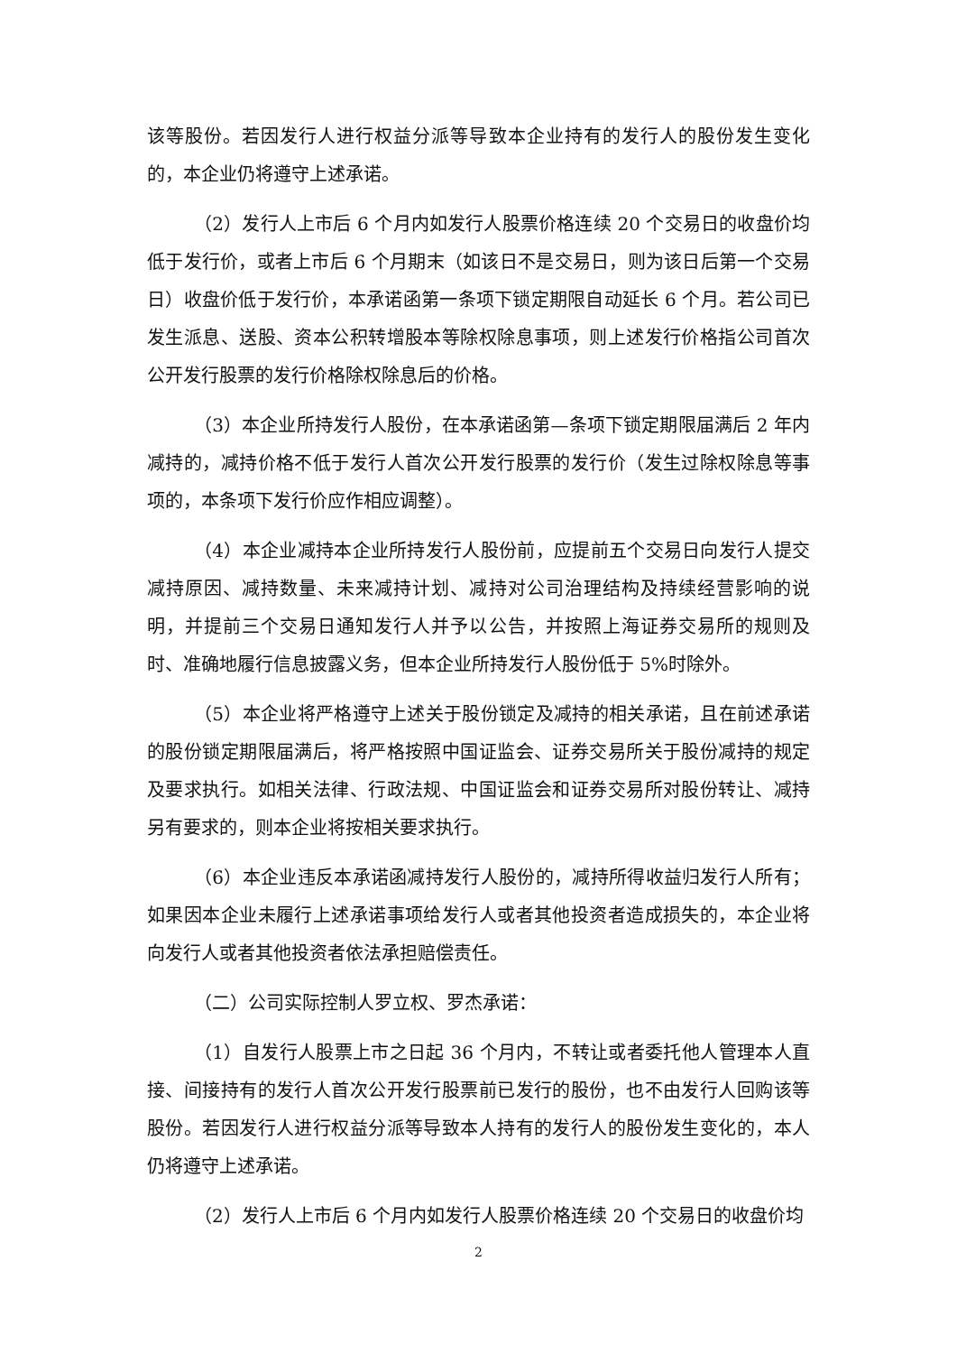该等股份。若因发行人进行权益分派等导致本企业持有的发行人的股份发生变化的，本企业仍将遵守上述承诺。
（2）发行人上市后 6 个月内如发行人股票价格连续 20 个交易日的收盘价均低于发行价，或者上市后 6 个月期末（如该日不是交易日，则为该日后第一个交易日）收盘价低于发行价，本承诺函第一条项下锁定期限自动延长 6 个月。若公司已发生派息、送股、资本公积转增股本等除权除息事项，则上述发行价格指公司首次公开发行股票的发行价格除权除息后的价格。
（3）本企业所持发行人股份，在本承诺函第—条项下锁定期限届满后 2 年内减持的，减持价格不低于发行人首次公开发行股票的发行价（发生过除权除息等事项的，本条项下发行价应作相应调整）。
（4）本企业减持本企业所持发行人股份前，应提前五个交易日向发行人提交减持原因、减持数量、未来减持计划、减持对公司治理结构及持续经营影响的说明，并提前三个交易日通知发行人并予以公告，并按照上海证券交易所的规则及时、准确地履行信息披露义务，但本企业所持发行人股份低于 5%时除外。
（5）本企业将严格遵守上述关于股份锁定及减持的相关承诺，且在前述承诺的股份锁定期限届满后，将严格按照中国证监会、证券交易所关于股份减持的规定及要求执行。如相关法律、行政法规、中国证监会和证券交易所对股份转让、减持另有要求的，则本企业将按相关要求执行。
（6）本企业违反本承诺函减持发行人股份的，减持所得收益归发行人所有；如果因本企业未履行上述承诺事项给发行人或者其他投资者造成损失的，本企业将向发行人或者其他投资者依法承担赔偿责任。
（二）公司实际控制人罗立权、罗杰承诺：
（1）自发行人股票上市之日起 36 个月内，不转让或者委托他人管理本人直接、间接持有的发行人首次公开发行股票前已发行的股份，也不由发行人回购该等股份。若因发行人进行权益分派等导致本人持有的发行人的股份发生变化的，本人仍将遵守上述承诺。
（2）发行人上市后 6 个月内如发行人股票价格连续 20 个交易日的收盘价均
2